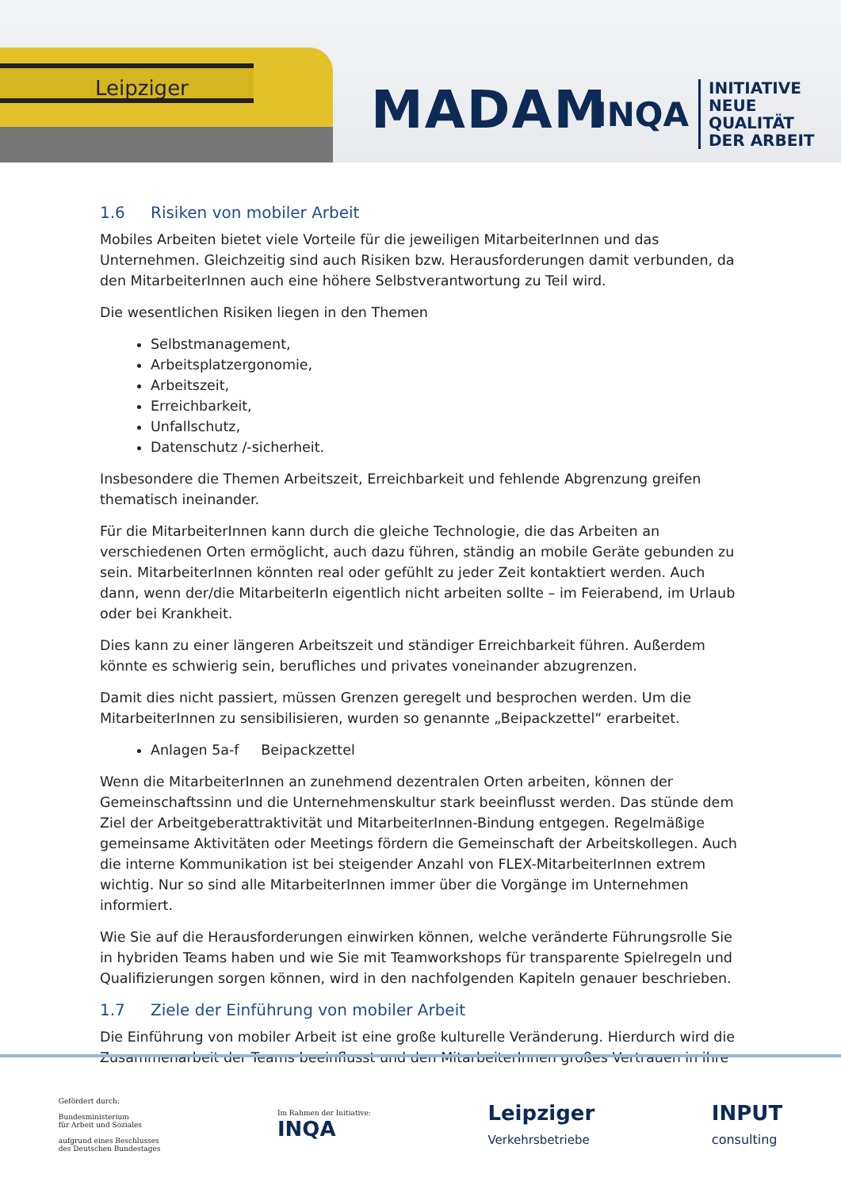Leipziger
MADAM
INQA
INITIATIVE
NEUE QUALITÄT
DER ARBEIT
1.6 Risiken von mobiler Arbeit
Mobiles Arbeiten bietet viele Vorteile für die jeweiligen MitarbeiterInnen und das Unternehmen. Gleichzeitig sind auch Risiken bzw. Herausforderungen damit verbunden, da den MitarbeiterInnen auch eine höhere Selbstverantwortung zu Teil wird.
Die wesentlichen Risiken liegen in den Themen
Selbstmanagement,
Arbeitsplatzergonomie,
Arbeitszeit,
Erreichbarkeit,
Unfallschutz,
Datenschutz /-sicherheit.
Insbesondere die Themen Arbeitszeit, Erreichbarkeit und fehlende Abgrenzung greifen thematisch ineinander.
Für die MitarbeiterInnen kann durch die gleiche Technologie, die das Arbeiten an verschiedenen Orten ermöglicht, auch dazu führen, ständig an mobile Geräte gebunden zu sein. MitarbeiterInnen könnten real oder gefühlt zu jeder Zeit kontaktiert werden. Auch dann, wenn der/die MitarbeiterIn eigentlich nicht arbeiten sollte – im Feierabend, im Urlaub oder bei Krankheit.
Dies kann zu einer längeren Arbeitszeit und ständiger Erreichbarkeit führen. Außerdem könnte es schwierig sein, berufliches und privates voneinander abzugrenzen.
Damit dies nicht passiert, müssen Grenzen geregelt und besprochen werden. Um die MitarbeiterInnen zu sensibilisieren, wurden so genannte „Beipackzettel“ erarbeitet.
Anlagen 5a-f Beipackzettel
Wenn die MitarbeiterInnen an zunehmend dezentralen Orten arbeiten, können der Gemeinschaftssinn und die Unternehmenskultur stark beeinflusst werden. Das stünde dem Ziel der Arbeitgeberattraktivität und MitarbeiterInnen-Bindung entgegen. Regelmäßige gemeinsame Aktivitäten oder Meetings fördern die Gemeinschaft der Arbeitskollegen. Auch die interne Kommunikation ist bei steigender Anzahl von FLEX-MitarbeiterInnen extrem wichtig. Nur so sind alle MitarbeiterInnen immer über die Vorgänge im Unternehmen informiert.
Wie Sie auf die Herausforderungen einwirken können, welche veränderte Führungsrolle Sie in hybriden Teams haben und wie Sie mit Teamworkshops für transparente Spielregeln und Qualifizierungen sorgen können, wird in den nachfolgenden Kapiteln genauer beschrieben.
1.7 Ziele der Einführung von mobiler Arbeit
Die Einführung von mobiler Arbeit ist eine große kulturelle Veränderung. Hierdurch wird die Zusammenarbeit der Teams beeinflusst und den MitarbeiterInnen großes Vertrauen in ihre
Gefördert durch:
Bundesministerium
für Arbeit und Soziales
aufgrund eines Beschlusses
des Deutschen Bundestages
Im Rahmen der Initiative:
INQA
Leipziger
Verkehrsbetriebe
INPUT
consulting